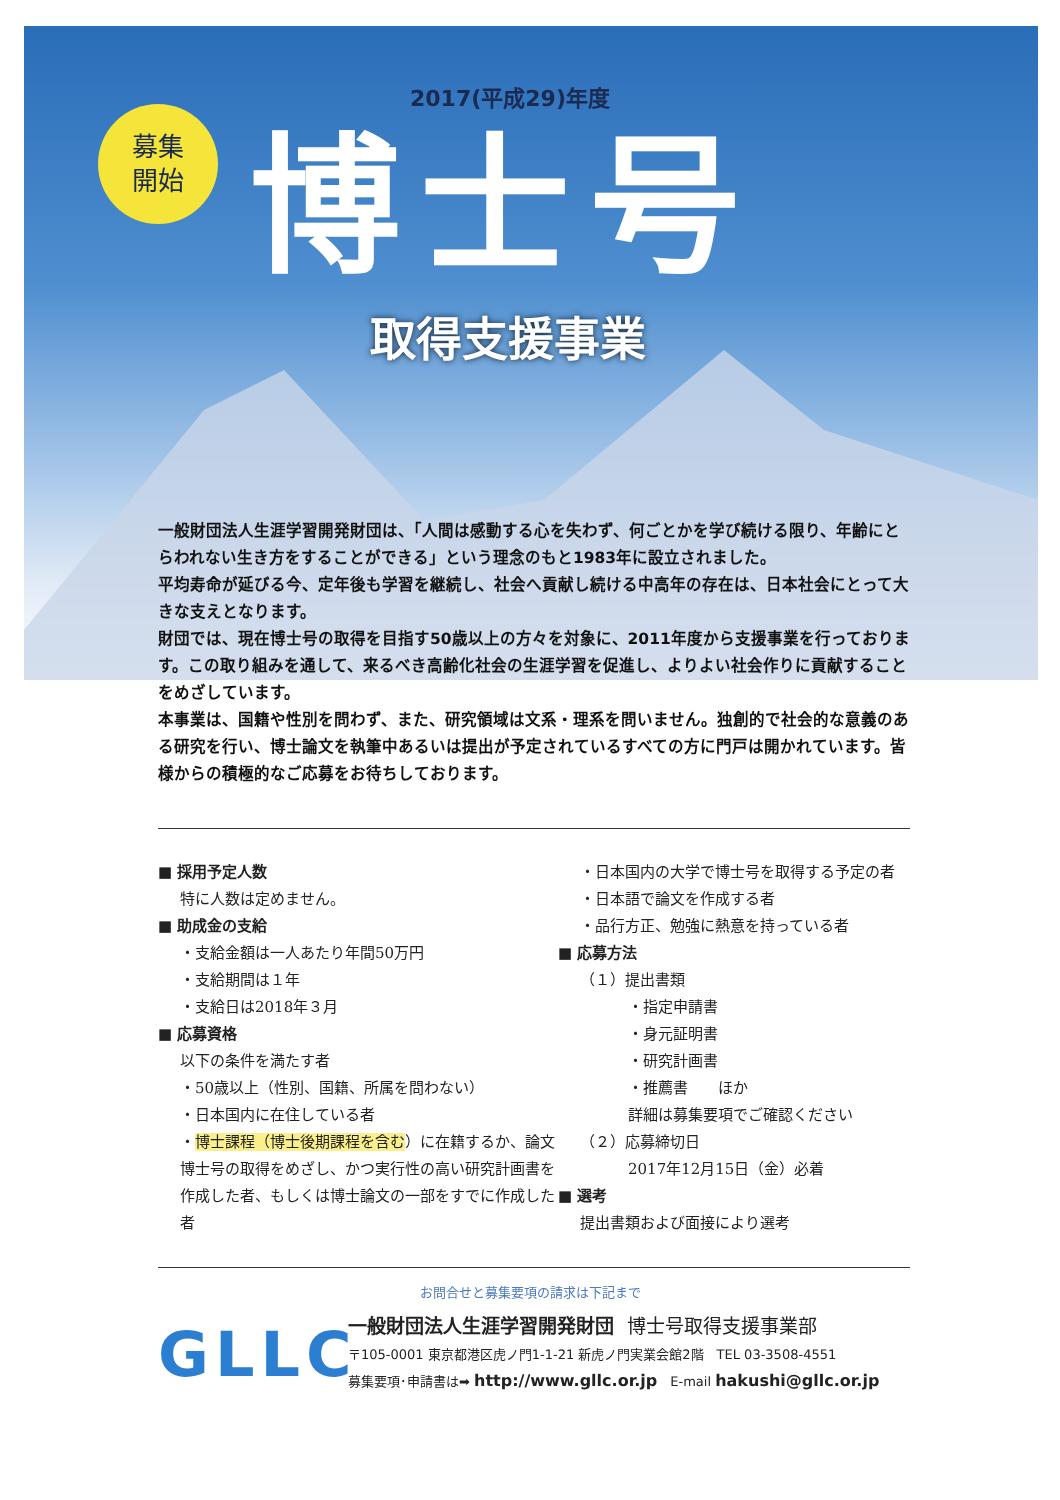募集
開始
2017(平成29)年度
博士号
取得支援事業
一般財団法人生涯学習開発財団は、「人間は感動する心を失わず、何ごとかを学び続ける限り、年齢にとらわれない生き方をすることができる」という理念のもと1983年に設立されました。
平均寿命が延びる今、定年後も学習を継続し、社会へ貢献し続ける中高年の存在は、日本社会にとって大きな支えとなります。
財団では、現在博士号の取得を目指す50歳以上の方々を対象に、2011年度から支援事業を行っております。この取り組みを通して、来るべき高齢化社会の生涯学習を促進し、よりよい社会作りに貢献することをめざしています。
本事業は、国籍や性別を問わず、また、研究領域は文系・理系を問いません。独創的で社会的な意義のある研究を行い、博士論文を執筆中あるいは提出が予定されているすべての方に門戸は開かれています。皆様からの積極的なご応募をお待ちしております。
■ 採用予定人数
特に人数は定めません。
■ 助成金の支給
・支給金額は一人あたり年間50万円
・支給期間は１年
・支給日は2018年３月
■ 応募資格
以下の条件を満たす者
・50歳以上（性別、国籍、所属を問わない）
・日本国内に在住している者
・博士課程（博士後期課程を含む）に在籍するか、論文博士号の取得をめざし、かつ実行性の高い研究計画書を作成した者、もしくは博士論文の一部をすでに作成した者
・日本国内の大学で博士号を取得する予定の者
・日本語で論文を作成する者
・品行方正、勉強に熱意を持っている者
■ 応募方法
（１）提出書類
・指定申請書
・身元証明書
・研究計画書
・推薦書　　ほか
詳細は募集要項でご確認ください
（２）応募締切日
2017年12月15日（金）必着
■ 選考
提出書類および面接により選考
お問合せと募集要項の請求は下記まで
GLLC
一般財団法人生涯学習開発財団　博士号取得支援事業部
〒105-0001 東京都港区虎ノ門1-1-21 新虎ノ門実業会館2階　TEL 03-3508-4551
募集要項･申請書は➡ http://www.gllc.or.jp　E-mail hakushi@gllc.or.jp